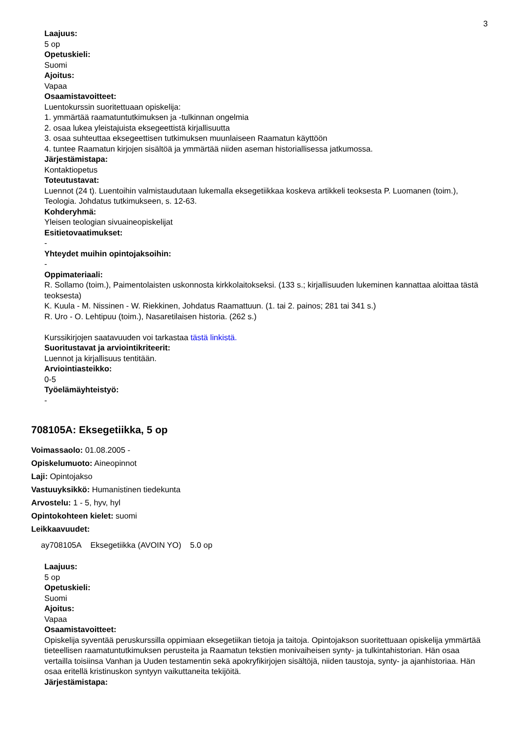3
Laajuus:
5 op
Opetuskieli:
Suomi
Ajoitus:
Vapaa
Osaamistavoitteet:
Luentokurssin suoritettuaan opiskelija:
1. ymmärtää raamatuntutkimuksen ja -tulkinnan ongelmia
2. osaa lukea yleistajuista eksegeettistä kirjallisuutta
3. osaa suhteuttaa eksegeettisen tutkimuksen muunlaiseen Raamatun käyttöön
4. tuntee Raamatun kirjojen sisältöä ja ymmärtää niiden aseman historiallisessa jatkumossa.
Järjestämistapa:
Kontaktiopetus
Toteutustavat:
Luennot (24 t). Luentoihin valmistaudutaan lukemalla eksegetiikkaa koskeva artikkeli teoksesta P. Luomanen (toim.), Teologia. Johdatus tutkimukseen, s. 12-63.
Kohderyhmä:
Yleisen teologian sivuaineopiskelijat
Esitietovaatimukset:
-
Yhteydet muihin opintojaksoihin:
-
Oppimateriaali:
R. Sollamo (toim.), Paimentolaisten uskonnosta kirkkolaitokseksi. (133 s.; kirjallisuuden lukeminen kannattaa aloittaa tästä teoksesta)
K. Kuula - M. Nissinen - W. Riekkinen, Johdatus Raamattuun. (1. tai 2. painos; 281 tai 341 s.)
R. Uro - O. Lehtipuu (toim.), Nasaretilaisen historia. (262 s.)
Kurssikirjojen saatavuuden voi tarkastaa tästä linkistä.
Suoritustavat ja arviointikriteerit:
Luennot ja kirjallisuus tentitään.
Arviointiasteikko:
0-5
Työelämäyhteistyö:
-
708105A: Eksegetiikka, 5 op
Voimassaolo: 01.08.2005 -
Opiskelumuoto: Aineopinnot
Laji: Opintojakso
Vastuuyksikkö: Humanistinen tiedekunta
Arvostelu: 1 - 5, hyv, hyl
Opintokohteen kielet: suomi
Leikkaavuudet:
| ay708105A | Eksegetiikka (AVOIN YO) | 5.0 op |
Laajuus:
5 op
Opetuskieli:
Suomi
Ajoitus:
Vapaa
Osaamistavoitteet:
Opiskelija syventää peruskurssilla oppimiaan eksegetiikan tietoja ja taitoja. Opintojakson suoritettuaan opiskelija ymmärtää tieteellisen raamatuntutkimuksen perusteita ja Raamatun tekstien monivaiheisen synty- ja tulkintahistorian. Hän osaa vertailla toisiinsa Vanhan ja Uuden testamentin sekä apokryfikirjojen sisältöjä, niiden taustoja, synty- ja ajanhistoriaa. Hän osaa eritellä kristinuskon syntyyn vaikuttaneita tekijöitä.
Järjestämistapa: